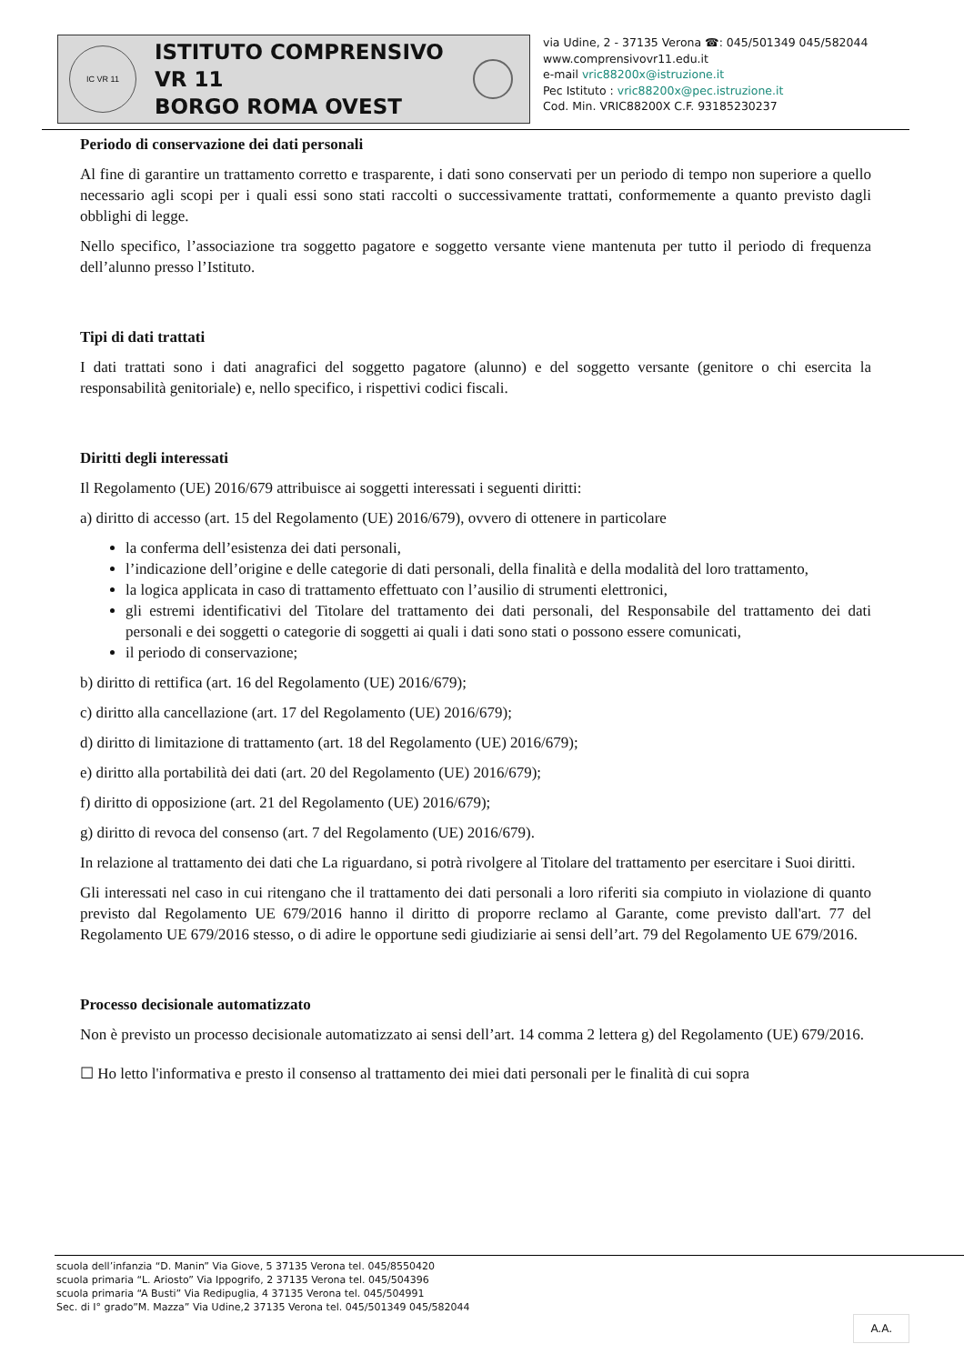IC VR 11
ISTITUTO COMPRENSIVO VR 11
BORGO ROMA OVEST
via Udine, 2 - 37135 Verona ☎: 045/501349 045/582044
www.comprensivovr11.edu.it
e-mail vric88200x@istruzione.it
Pec Istituto : vric88200x@pec.istruzione.it
Cod. Min. VRIC88200X C.F. 93185230237
Periodo di conservazione dei dati personali
Al fine di garantire un trattamento corretto e trasparente, i dati sono conservati per un periodo di tempo non superiore a quello necessario agli scopi per i quali essi sono stati raccolti o successivamente trattati, conformemente a quanto previsto dagli obblighi di legge.
Nello specifico, l’associazione tra soggetto pagatore e soggetto versante viene mantenuta per tutto il periodo di frequenza dell’alunno presso l’Istituto.
Tipi di dati trattati
I dati trattati sono i dati anagrafici del soggetto pagatore (alunno) e del soggetto versante (genitore o chi esercita la responsabilità genitoriale) e, nello specifico, i rispettivi codici fiscali.
Diritti degli interessati
Il Regolamento (UE) 2016/679 attribuisce ai soggetti interessati i seguenti diritti:
a) diritto di accesso (art. 15 del Regolamento (UE) 2016/679), ovvero di ottenere in particolare
la conferma dell’esistenza dei dati personali,
l’indicazione dell’origine e delle categorie di dati personali, della finalità e della modalità del loro trattamento,
la logica applicata in caso di trattamento effettuato con l’ausilio di strumenti elettronici,
gli estremi identificativi del Titolare del trattamento dei dati personali, del Responsabile del trattamento dei dati personali e dei soggetti o categorie di soggetti ai quali i dati sono stati o possono essere comunicati,
il periodo di conservazione;
b) diritto di rettifica (art. 16 del Regolamento (UE) 2016/679);
c) diritto alla cancellazione (art. 17 del Regolamento (UE) 2016/679);
d) diritto di limitazione di trattamento (art. 18 del Regolamento (UE) 2016/679);
e) diritto alla portabilità dei dati (art. 20 del Regolamento (UE) 2016/679);
f) diritto di opposizione (art. 21 del Regolamento (UE) 2016/679);
g) diritto di revoca del consenso (art. 7 del Regolamento (UE) 2016/679).
In relazione al trattamento dei dati che La riguardano, si potrà rivolgere al Titolare del trattamento per esercitare i Suoi diritti.
Gli interessati nel caso in cui ritengano che il trattamento dei dati personali a loro riferiti sia compiuto in violazione di quanto previsto dal Regolamento UE 679/2016 hanno il diritto di proporre reclamo al Garante, come previsto dall'art. 77 del Regolamento UE 679/2016 stesso, o di adire le opportune sedi giudiziarie ai sensi dell’art. 79 del Regolamento UE 679/2016.
Processo decisionale automatizzato
Non è previsto un processo decisionale automatizzato ai sensi dell’art. 14 comma 2 lettera g) del Regolamento (UE) 679/2016.
☐ Ho letto l'informativa e presto il consenso al trattamento dei miei dati personali per le finalità di cui sopra
scuola dell’infanzia “D. Manin” Via Giove, 5 37135 Verona tel. 045/8550420
scuola primaria “L. Ariosto” Via Ippogrifo, 2 37135 Verona tel. 045/504396
scuola primaria “A Busti” Via Redipuglia, 4 37135 Verona tel. 045/504991
Sec. di I° grado”M. Mazza” Via Udine,2 37135 Verona tel. 045/501349 045/582044
A.A.